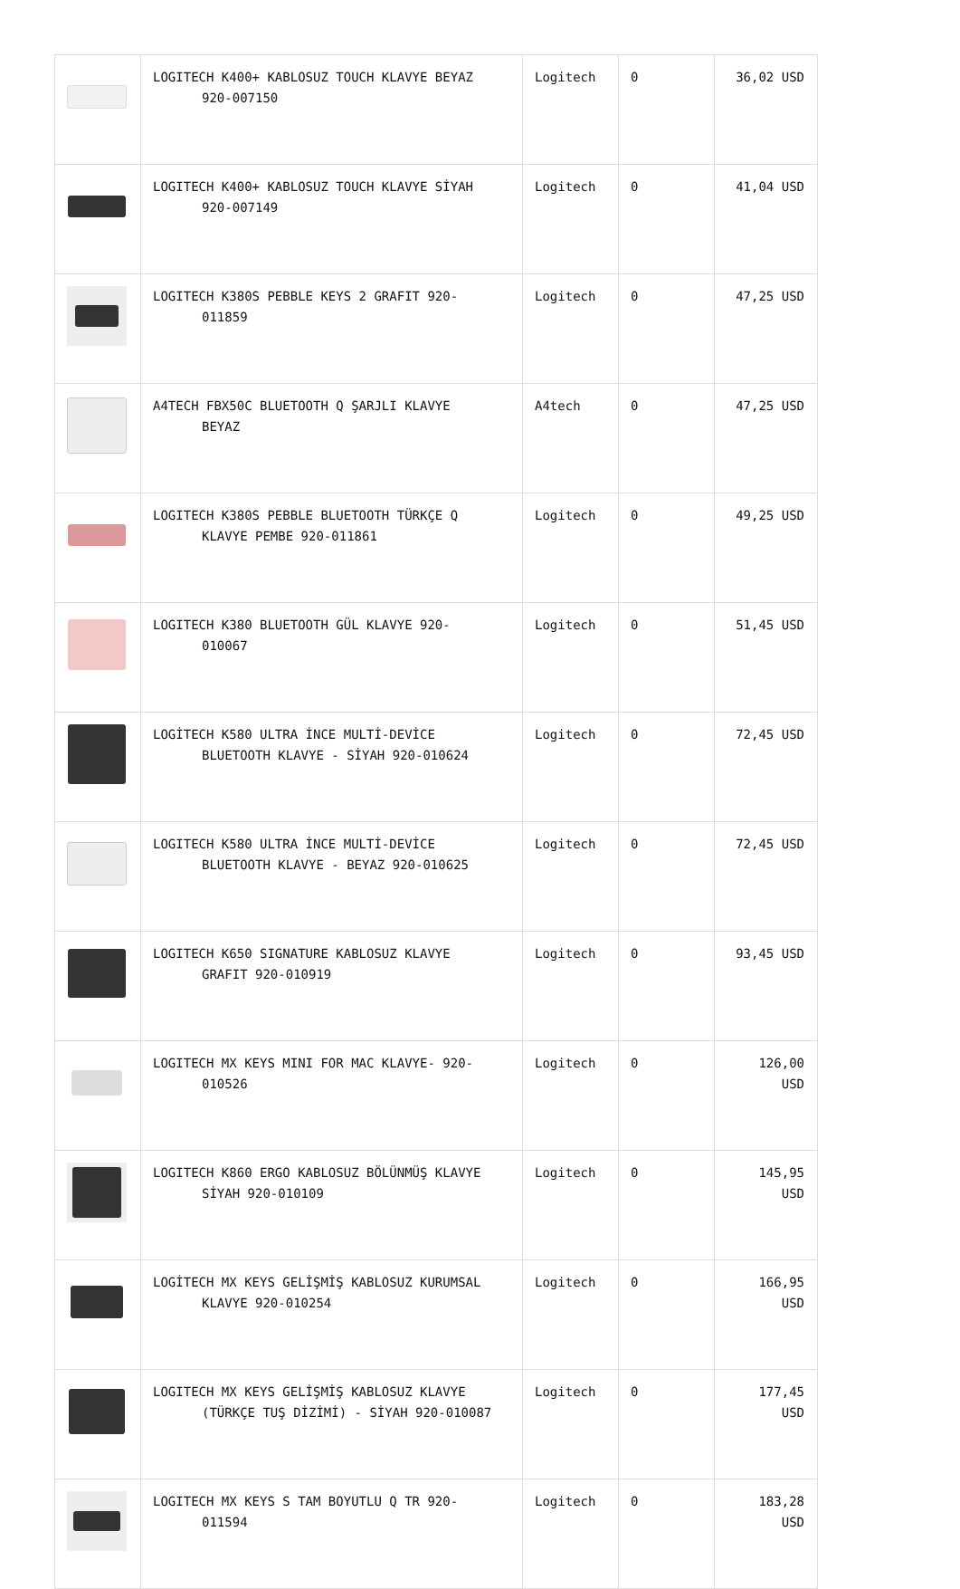| | LOGITECH K400+ KABLOSUZ TOUCH KLAVYE BEYAZ 920-007150 | Logitech | 0 | 36,02 USD |
| | LOGITECH K400+ KABLOSUZ TOUCH KLAVYE SİYAH 920-007149 | Logitech | 0 | 41,04 USD |
| | LOGITECH K380S PEBBLE KEYS 2 GRAFIT 920- 011859 | Logitech | 0 | 47,25 USD |
| | A4TECH FBX50C BLUETOOTH Q ŞARJLI KLAVYE BEYAZ | A4tech | 0 | 47,25 USD |
| | LOGITECH K380S PEBBLE BLUETOOTH TÜRKÇE Q KLAVYE PEMBE 920-011861 | Logitech | 0 | 49,25 USD |
| | LOGITECH K380 BLUETOOTH GÜL KLAVYE 920- 010067 | Logitech | 0 | 51,45 USD |
| | LOGİTECH K580 ULTRA İNCE MULTİ-DEVİCE BLUETOOTH KLAVYE - SİYAH 920-010624 | Logitech | 0 | 72,45 USD |
| | LOGITECH K580 ULTRA İNCE MULTİ-DEVİCE BLUETOOTH KLAVYE - BEYAZ 920-010625 | Logitech | 0 | 72,45 USD |
| | LOGITECH K650 SIGNATURE KABLOSUZ KLAVYE GRAFIT 920-010919 | Logitech | 0 | 93,45 USD |
| | LOGITECH MX KEYS MINI FOR MAC KLAVYE- 920- 010526 | Logitech | 0 | 126,00 USD |
| | LOGITECH K860 ERGO KABLOSUZ BÖLÜNMÜŞ KLAVYE SİYAH 920-010109 | Logitech | 0 | 145,95 USD |
| | LOGİTECH MX KEYS GELİŞMİŞ KABLOSUZ KURUMSAL KLAVYE 920-010254 | Logitech | 0 | 166,95 USD |
| | LOGITECH MX KEYS GELİŞMİŞ KABLOSUZ KLAVYE (TÜRKÇE TUŞ DİZİMİ) - SİYAH 920-010087 | Logitech | 0 | 177,45 USD |
| | LOGITECH MX KEYS S TAM BOYUTLU Q TR 920- 011594 | Logitech | 0 | 183,28 USD |